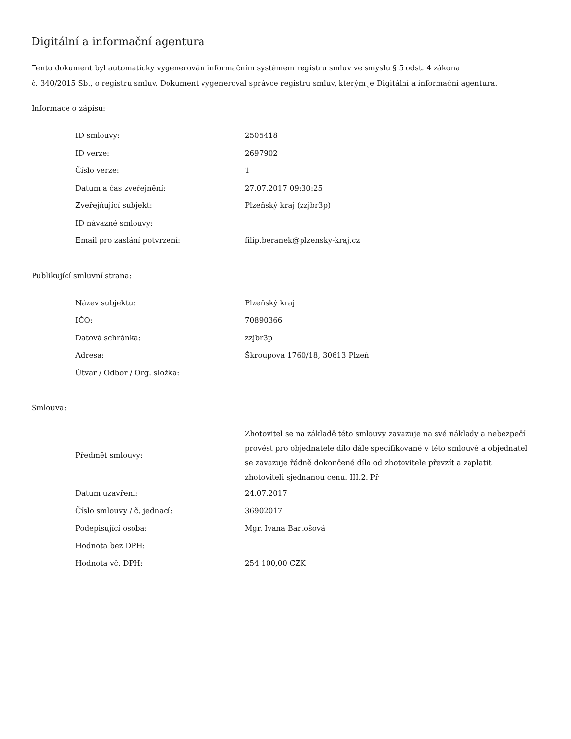Digitální a informační agentura
Tento dokument byl automaticky vygenerován informačním systémem registru smluv ve smyslu § 5 odst. 4 zákona
č. 340/2015 Sb., o registru smluv. Dokument vygeneroval správce registru smluv, kterým je Digitální a informační agentura.
Informace o zápisu:
| ID smlouvy: | 2505418 |
| ID verze: | 2697902 |
| Číslo verze: | 1 |
| Datum a čas zveřejnění: | 27.07.2017 09:30:25 |
| Zveřejňující subjekt: | Plzeňský kraj (zzjbr3p) |
| ID návazné smlouvy: | |
| Email pro zaslání potvrzení: | filip.beranek@plzensky-kraj.cz |
Publikující smluvní strana:
| Název subjektu: | Plzeňský kraj |
| IČO: | 70890366 |
| Datová schránka: | zzjbr3p |
| Adresa: | Škroupova 1760/18, 30613 Plzeň |
| Útvar / Odbor / Org. složka: | |
Smlouva:
| Předmět smlouvy: | Zhotovitel se na základě této smlouvy zavazuje na své náklady a nebezpečí provést pro objednatele dílo dále specifikované v této smlouvě a objednatel se zavazuje řádně dokončené dílo od zhotovitele převzít a zaplatit zhotoviteli sjednanou cenu. III.2. Př |
| Datum uzavření: | 24.07.2017 |
| Číslo smlouvy / č. jednací: | 36902017 |
| Podepisující osoba: | Mgr. Ivana Bartošová |
| Hodnota bez DPH: | |
| Hodnota vč. DPH: | 254 100,00 CZK |